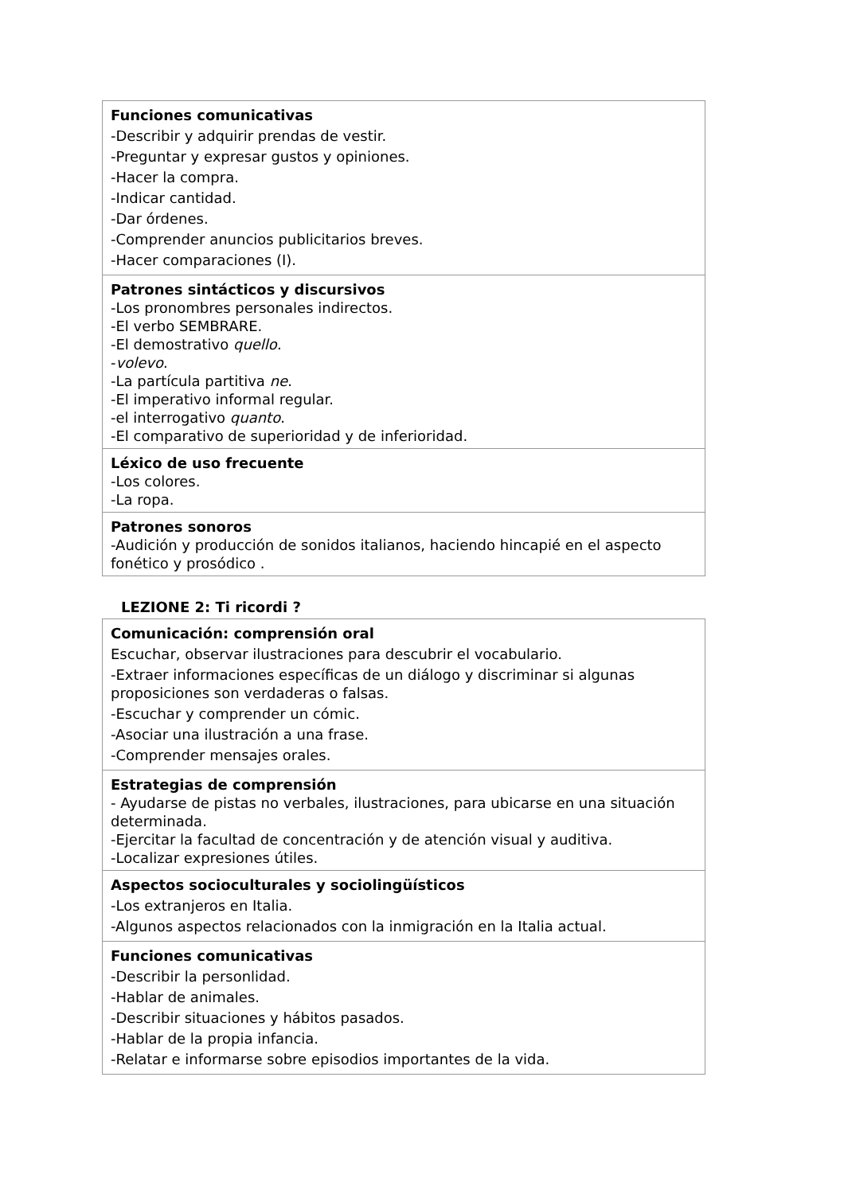| Funciones comunicativas -Describir y adquirir prendas de vestir. -Preguntar y expresar gustos y opiniones. -Hacer la compra. -Indicar cantidad. -Dar órdenes. -Comprender anuncios publicitarios breves. -Hacer comparaciones (I). |
| Patrones sintácticos y discursivos -Los pronombres personales indirectos. -El verbo SEMBRARE. -El demostrativo quello . - volevo . -La partícula partitiva ne . -El imperativo informal regular. -el interrogativo quanto . -El comparativo de superioridad y de inferioridad. |
| Léxico de uso frecuente -Los colores. -La ropa. |
| Patrones sonoros -Audición y producción de sonidos italianos, haciendo hincapié en el aspecto fonético y prosódico . |
LEZIONE 2: Ti ricordi ?
| Comunicación: comprensión oral Escuchar, observar ilustraciones para descubrir el vocabulario. -Extraer informaciones específicas de un diálogo y discriminar si algunas proposiciones son verdaderas o falsas. -Escuchar y comprender un cómic. -Asociar una ilustración a una frase. -Comprender mensajes orales. |
| Estrategias de comprensión - Ayudarse de pistas no verbales, ilustraciones, para ubicarse en una situación determinada. -Ejercitar la facultad de concentración y de atención visual y auditiva. -Localizar expresiones útiles. |
| Aspectos socioculturales y sociolingüísticos -Los extranjeros en Italia. -Algunos aspectos relacionados con la inmigración en la Italia actual. |
| Funciones comunicativas -Describir la personlidad. -Hablar de animales. -Describir situaciones y hábitos pasados. -Hablar de la propia infancia. -Relatar e informarse sobre episodios importantes de la vida. |